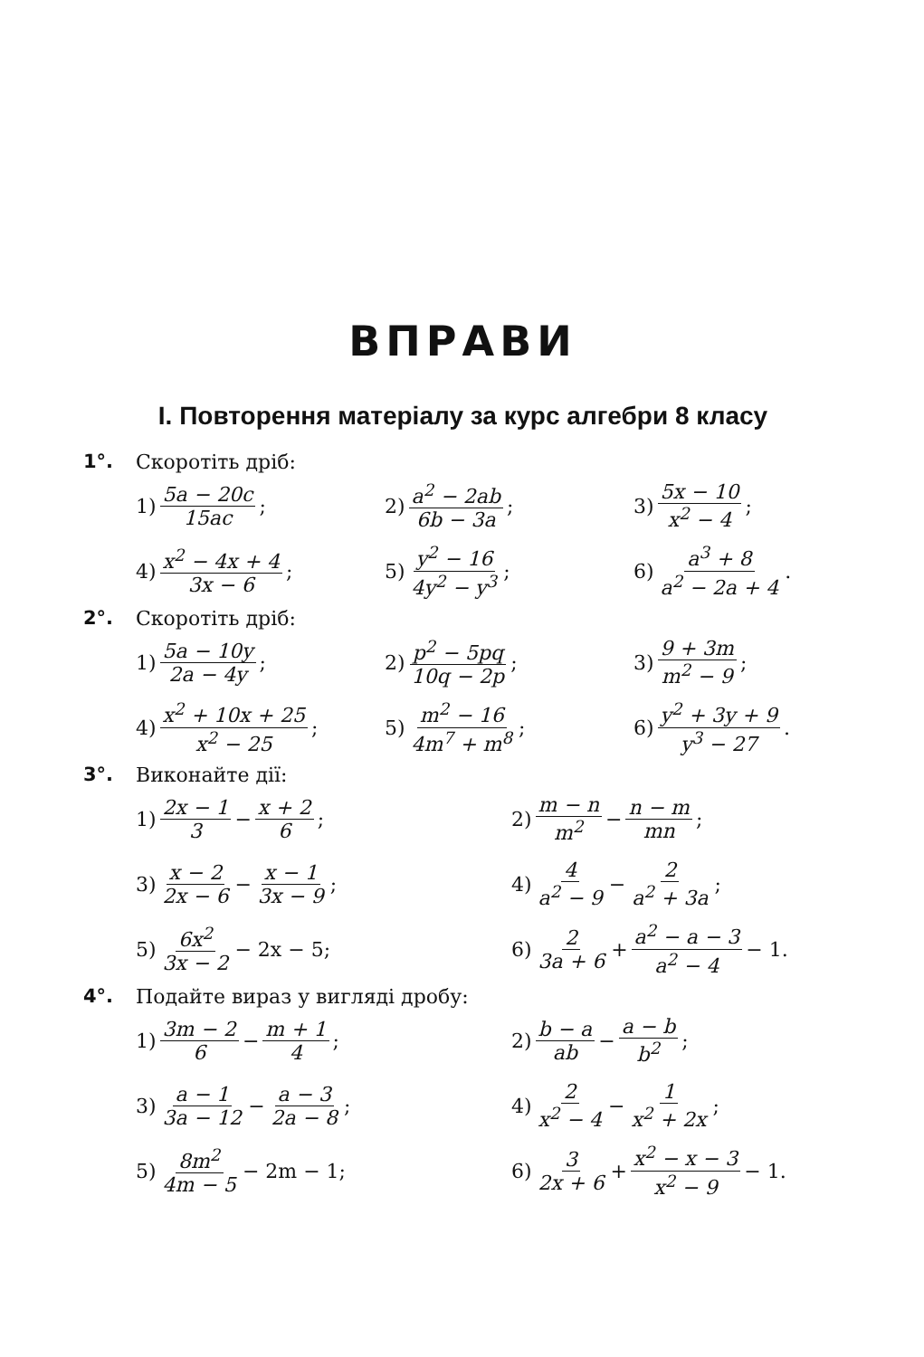ВПРАВИ
I. Повторення матеріалу за курс алгебри 8 класу
1°. Скоротіть дріб:
1) 5a − 20c 15ac;
2) a<sup>2</sup> − 2ab 6b − 3a;
3) 5x − 10 x<sup>2</sup> − 4;
4) x<sup>2</sup> − 4x + 4 3x − 6;
5) y<sup>2</sup> − 16 4y<sup>2</sup> − y<sup>3</sup>;
6) a<sup>3</sup> + 8 a<sup>2</sup> − 2a + 4.
2°. Скоротіть дріб:
1) 5a − 10y 2a − 4y;
2) p<sup>2</sup> − 5pq 10q − 2p;
3) 9 + 3m m<sup>2</sup> − 9;
4) x<sup>2</sup> + 10x + 25 x<sup>2</sup> − 25;
5) m<sup>2</sup> − 16 4m<sup>7</sup> + m<sup>8</sup>;
6) y<sup>2</sup> + 3y + 9 y<sup>3</sup> − 27.
3°. Виконайте дії:
1) 2x − 1 3 − x + 2 6;
2) m − n m<sup>2</sup> − n − m mn;
3) x − 2 2x − 6 − x − 1 3x − 9;
4) 4 a<sup>2</sup> − 9 − 2 a<sup>2</sup> + 3a;
5) 6x<sup>2</sup> 3x − 2 − 2x − 5;
6) 2 3a + 6 + a<sup>2</sup> − a − 3 a<sup>2</sup> − 4 − 1.
4°. Подайте вираз у вигляді дробу:
1) 3m − 2 6 − m + 1 4;
2) b − a ab − a − b b<sup>2</sup>;
3) a − 1 3a − 12 − a − 3 2a − 8;
4) 2 x<sup>2</sup> − 4 − 1 x<sup>2</sup> + 2x;
5) 8m<sup>2</sup> 4m − 5 − 2m − 1;
6) 3 2x + 6 + x<sup>2</sup> − x − 3 x<sup>2</sup> − 9 − 1.